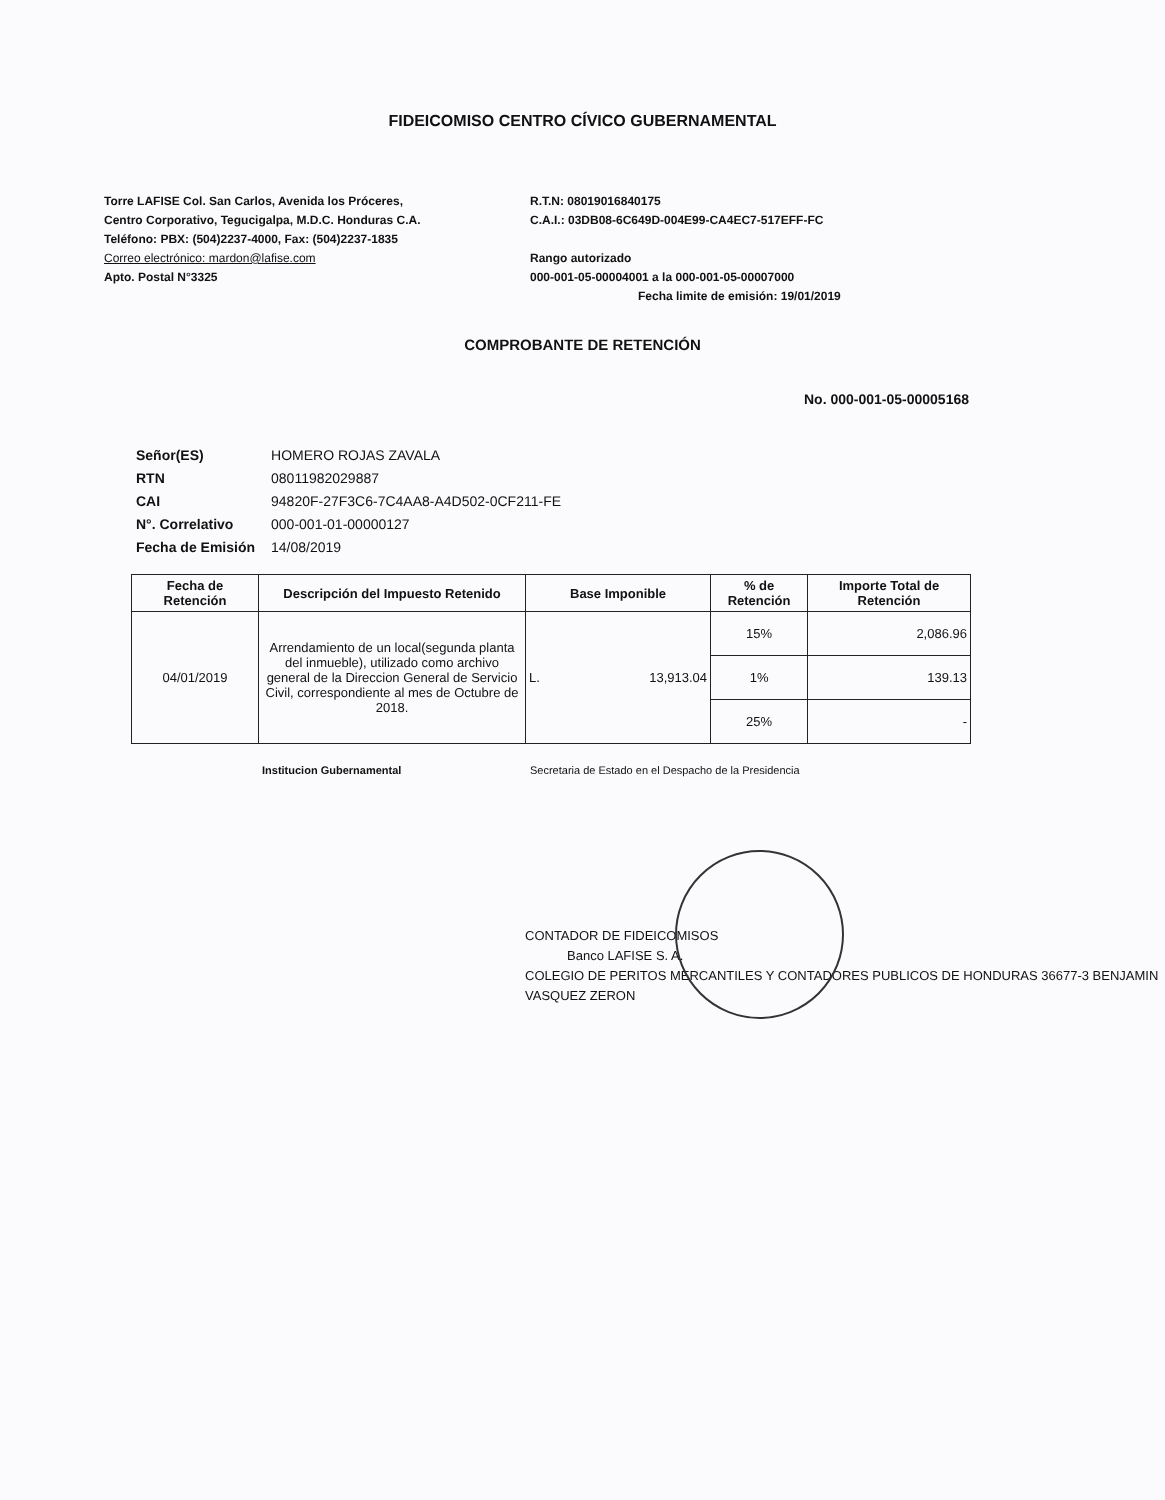FIDEICOMISO CENTRO CÍVICO GUBERNAMENTAL
Torre LAFISE Col. San Carlos, Avenida los Próceres,
Centro Corporativo, Tegucigalpa, M.D.C. Honduras C.A.
Teléfono: PBX: (504)2237-4000, Fax: (504)2237-1835
Correo electrónico: mardon@lafise.com
Apto. Postal N°3325
R.T.N: 08019016840175
C.A.I.: 03DB08-6C649D-004E99-CA4EC7-517EFF-FC
Rango autorizado
000-001-05-00004001 a la 000-001-05-00007000
Fecha limite de emisión: 19/01/2019
COMPROBANTE DE RETENCIÓN
No. 000-001-05-00005168
| Señor(ES) | HOMERO ROJAS ZAVALA |
| RTN | 08011982029887 |
| CAI | 94820F-27F3C6-7C4AA8-A4D502-0CF211-FE |
| N°. Correlativo | 000-001-01-00000127 |
| Fecha de Emisión | 14/08/2019 |
| Fecha de Retención | Descripción del Impuesto Retenido | Base Imponible | | % de Retención | Importe Total de Retención |
| --- | --- | --- | --- | --- | --- |
| 04/01/2019 | Arrendamiento de un local(segunda planta del inmueble), utilizado como archivo general de la Direccion General de Servicio Civil, correspondiente al mes de Octubre de 2018. | L. | 13,913.04 | 15% | 2,086.96 |
| | | | | 1% | 139.13 |
| | | | | 25% | - |
Institucion Gubernamental Secretaria de Estado en el Despacho de la Presidencia
CONTADOR DE FIDEICOMISOS
Banco LAFISE S. A.
COLEGIO DE PERITOS MERCANTILES Y CONTADORES PUBLICOS DE HONDURAS 36677-3 BENJAMIN VASQUEZ ZERON